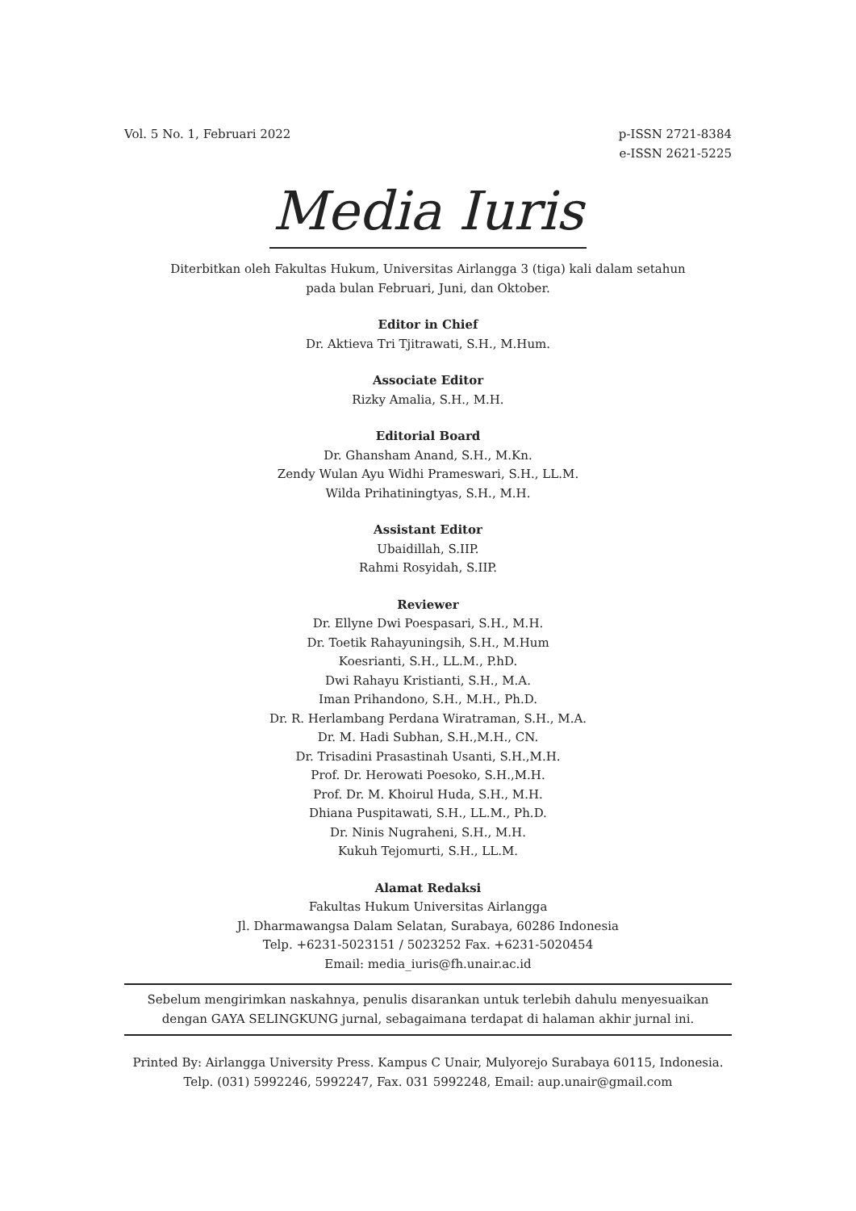Vol. 5 No. 1, Februari 2022 p-ISSN 2721-8384
e-ISSN 2621-5225
Media Iuris
Diterbitkan oleh Fakultas Hukum, Universitas Airlangga 3 (tiga) kali dalam setahun
pada bulan Februari, Juni, dan Oktober.
Editor in Chief
Dr. Aktieva Tri Tjitrawati, S.H., M.Hum.
Associate Editor
Rizky Amalia, S.H., M.H.
Editorial Board
Dr. Ghansham Anand, S.H., M.Kn.
Zendy Wulan Ayu Widhi Prameswari, S.H., LL.M.
Wilda Prihatiningtyas, S.H., M.H.
Assistant Editor
Ubaidillah, S.IIP.
Rahmi Rosyidah, S.IIP.
Reviewer
Dr. Ellyne Dwi Poespasari, S.H., M.H.
Dr. Toetik Rahayuningsih, S.H., M.Hum
Koesrianti, S.H., LL.M., P.hD.
Dwi Rahayu Kristianti, S.H., M.A.
Iman Prihandono, S.H., M.H., Ph.D.
Dr. R. Herlambang Perdana Wiratraman, S.H., M.A.
Dr. M. Hadi Subhan, S.H.,M.H., CN.
Dr. Trisadini Prasastinah Usanti, S.H.,M.H.
Prof. Dr. Herowati Poesoko, S.H.,M.H.
Prof. Dr. M. Khoirul Huda, S.H., M.H.
Dhiana Puspitawati, S.H., LL.M., Ph.D.
Dr. Ninis Nugraheni, S.H., M.H.
Kukuh Tejomurti, S.H., LL.M.
Alamat Redaksi
Fakultas Hukum Universitas Airlangga
Jl. Dharmawangsa Dalam Selatan, Surabaya, 60286 Indonesia
Telp. +6231-5023151 / 5023252 Fax. +6231-5020454
Email: media_iuris@fh.unair.ac.id
Sebelum mengirimkan naskahnya, penulis disarankan untuk terlebih dahulu menyesuaikan
dengan GAYA SELINGKUNG jurnal, sebagaimana terdapat di halaman akhir jurnal ini.
Printed By: Airlangga University Press. Kampus C Unair, Mulyorejo Surabaya 60115, Indonesia.
Telp. (031) 5992246, 5992247, Fax. 031 5992248, Email: aup.unair@gmail.com